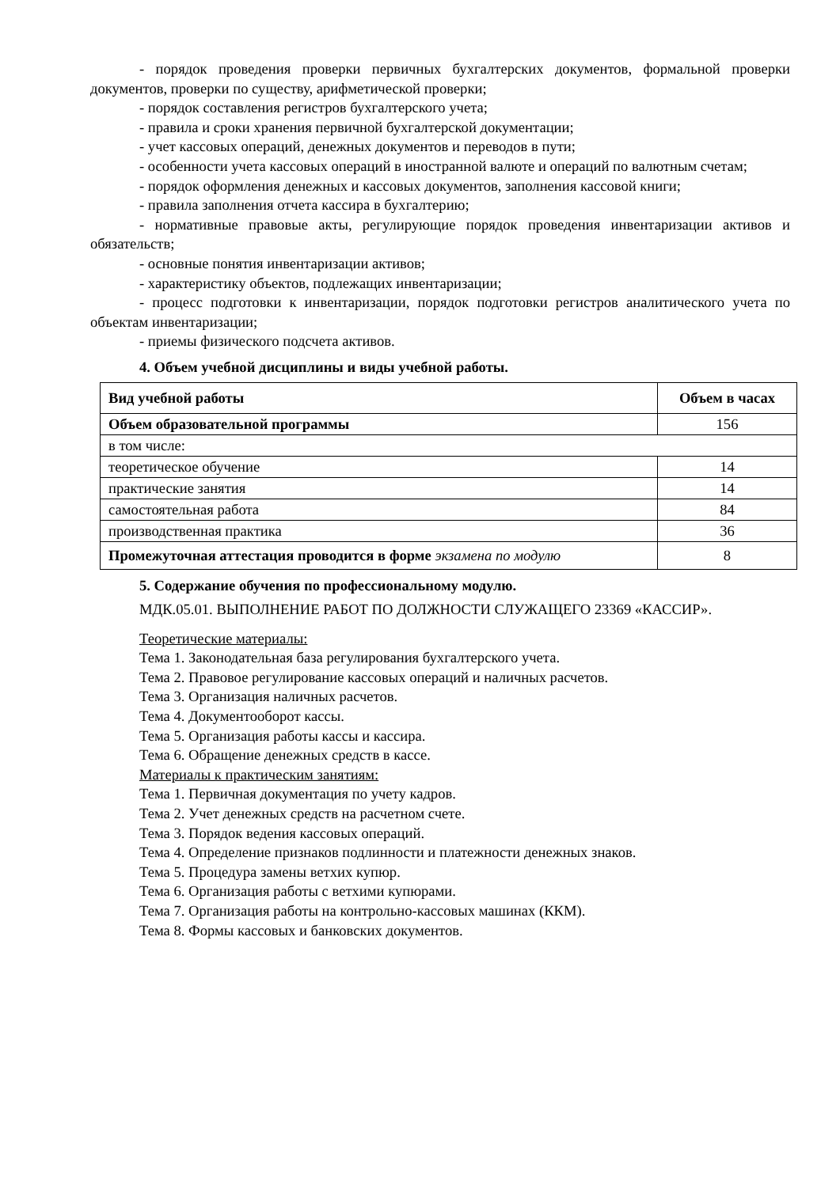- порядок проведения проверки первичных бухгалтерских документов, формальной проверки документов, проверки по существу, арифметической проверки;
- порядок составления регистров бухгалтерского учета;
- правила и сроки хранения первичной бухгалтерской документации;
- учет кассовых операций, денежных документов и переводов в пути;
- особенности учета кассовых операций в иностранной валюте и операций по валютным счетам;
- порядок оформления денежных и кассовых документов, заполнения кассовой книги;
- правила заполнения отчета кассира в бухгалтерию;
- нормативные правовые акты, регулирующие порядок проведения инвентаризации активов и обязательств;
- основные понятия инвентаризации активов;
- характеристику объектов, подлежащих инвентаризации;
- процесс подготовки к инвентаризации, порядок подготовки регистров аналитического учета по объектам инвентаризации;
- приемы физического подсчета активов.
4. Объем учебной дисциплины и виды учебной работы.
| Вид учебной работы | Объем в часах |
| --- | --- |
| Объем образовательной программы | 156 |
| в том числе: | |
| теоретическое обучение | 14 |
| практические занятия | 14 |
| самостоятельная работа | 84 |
| производственная практика | 36 |
| Промежуточная аттестация проводится в форме экзамена по модулю | 8 |
5. Содержание обучения по профессиональному модулю.
МДК.05.01. ВЫПОЛНЕНИЕ РАБОТ ПО ДОЛЖНОСТИ СЛУЖАЩЕГО 23369 «КАССИР».
Теоретические материалы:
Тема 1. Законодательная база регулирования бухгалтерского учета.
Тема 2. Правовое регулирование кассовых операций и наличных расчетов.
Тема 3. Организация наличных расчетов.
Тема 4. Документооборот кассы.
Тема 5. Организация работы кассы и кассира.
Тема 6. Обращение денежных средств в кассе.
Материалы к практическим занятиям:
Тема 1. Первичная документация по учету кадров.
Тема 2. Учет денежных средств на расчетном счете.
Тема 3. Порядок ведения кассовых операций.
Тема 4. Определение признаков подлинности и платежности денежных знаков.
Тема 5. Процедура замены ветхих купюр.
Тема 6. Организация работы с ветхими купюрами.
Тема 7. Организация работы на контрольно-кассовых машинах (ККМ).
Тема 8. Формы кассовых и банковских документов.